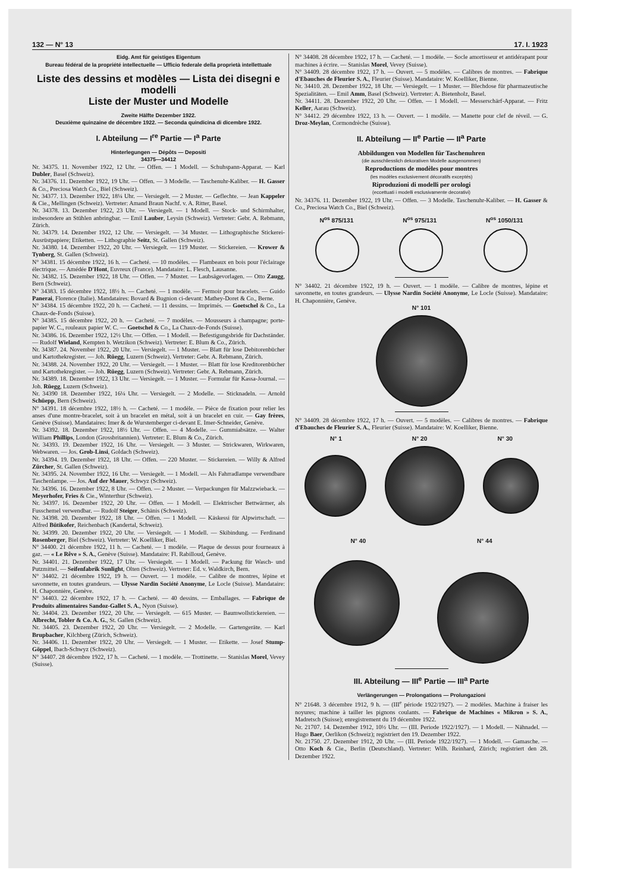132 — N° 13 17. I. 1923
Eidg. Amt für geistiges Eigentum
Bureau fédéral de la propriété intellectuelle — Ufficio federale della proprietà intellettuale
Liste des dessins et modèles — Lista dei disegni e modelli
Liste der Muster und Modelle
Zweite Hälfte Dezember 1922.
Deuxième quinzaine de décembre 1922. — Seconda quindicina di dicembre 1922.
I. Abteilung — I<sup>re</sup> Partie — I<sup>a</sup> Parte
Hinterlegungen — Dépôts — Depositi
34375—34412
Nr. 34375. 11. November 1922, 12 Uhr. — Offen. — 1 Modell. — Schuhspann-Apparat. — Karl Dubler, Basel (Schweiz).
Nr. 34376. 11. Dezember 1922, 19 Uhr. — Offen. — 3 Modelle. — Taschenuhr-Kaliber. — H. Gasser & Co., Preciosa Watch Co., Biel (Schweiz).
Nr. 34377. 13. Dezember 1922, 18¼ Uhr. — Versiegelt. — 2 Muster. — Geflechte. — Jean Kappeler & Cie., Mellingen (Schweiz). Vertreter: Amand Braun Nachf. v. A. Ritter, Basel.
Nr. 34378. 13. Dezember 1922, 23 Uhr. — Versiegelt. — 1 Modell. — Stock- und Schirmhalter, insbesondere an Stühlen anbringbar. — Emil Lauber, Leysin (Schweiz). Vertreter: Gebr. A. Rebmann, Zürich.
Nr. 34379. 14. Dezember 1922, 12 Uhr. — Versiegelt. — 34 Muster. — Lithographische Stickerei-Ausrüstpapiere; Etiketten. — Lithographie Seitz, St. Gallen (Schweiz).
Nr. 34380. 14. Dezember 1922, 20 Uhr. — Versiegelt. — 119 Muster. — Stickereien. — Krower & Tynberg, St. Gallen (Schweiz).
N° 34381. 15 décembre 1922, 16 h. — Cacheté. — 10 modèles. — Flambeaux en bois pour l'éclairage électrique. — Amédée D'Hont, Euvreux (France). Mandataire: L. Flesch, Lausanne.
Nr. 34382. 15. Dezember 1922, 18 Uhr. — Offen. — 7 Muster. — Laubsägevorlagen. — Otto Zaugg, Bern (Schweiz).
N° 34383. 15 décembre 1922, 18½ h. — Cacheté. — 1 modèle. — Fermoir pour bracelets. — Guido Panerai, Florence (Italie). Mandataires: Bovard & Bugnion ci-devant: Mathey-Doret & Co., Berne.
N° 34384. 15 décembre 1922, 20 h. — Cacheté. — 11 dessins. — Imprimés. — Goetschel & Co., La Chaux-de-Fonds (Suisse).
N° 34385. 15 décembre 1922, 20 h. — Cacheté. — 7 modèles. — Mousseurs à champagne; porte-papier W. C., rouleaux papier W. C. — Goetschel & Co., La Chaux-de-Fonds (Suisse).
Nr. 34386. 16. Dezember 1922, 12½ Uhr. — Offen. — 1 Modell. — Befestigungsbride für Dachständer. — Rudolf Wieland, Kempten b. Wetzikon (Schweiz). Vertreter: E. Blum & Co., Zürich.
Nr. 34387. 24. November 1922, 20 Uhr. — Versiegelt. — 1 Muster. — Blatt für lose Debitorenbücher und Kartothekregister. — Joh. Rüegg, Luzern (Schweiz). Vertreter: Gebr. A. Rebmann, Zürich.
Nr. 34388. 24. November 1922, 20 Uhr. — Versiegelt. — 1 Muster. — Blatt für lose Kreditorenbücher und Kartothekregister. — Joh. Rüegg, Luzern (Schweiz). Vertreter: Gebr. A. Rebmann, Zürich.
Nr. 34389. 18. Dezember 1922, 13 Uhr. — Versiegelt. — 1 Muster. — Formular für Kassa-Journal. — Joh. Rüegg, Luzern (Schweiz).
Nr. 34390 18. Dezember 1922, 16¼ Uhr. — Versiegelt. — 2 Modelle. — Sticknadeln. — Arnold Schüepp, Bern (Schweiz).
N° 34391. 18 décembre 1922, 18½ h. — Cacheté. — 1 modèle. — Pièce de fixation pour relier les anses d'une montre-bracelet, soit à un bracelet en métal, soit à un bracelet en cuir. — Gay frères, Genève (Suisse). Mandataires: Imer & de Wurstemberger ci-devant E. Imer-Schneider, Genève.
Nr. 34392. 18. Dezember 1922, 18½ Uhr. — Offen. — 4 Modelle. — Gummiabsätze. — Walter William Phillips, London (Grossbritannien). Vertreter: E. Blum & Co., Zürich.
Nr. 34393. 19. Dezember 1922, 16 Uhr. — Versiegelt. — 3 Muster. — Strickwaren, Wirkwaren, Webwaren. — Jos. Grob-Linsi, Goldach (Schweiz).
Nr. 34394. 19. Dezember 1922, 18 Uhr. — Offen. — 220 Muster. — Stickereien. — Willy & Alfred Zürcher, St. Gallen (Schweiz).
Nr. 34395. 24. November 1922, 16 Uhr. — Versiegelt. — 1 Modell. — Als Fahrradlampe verwendbare Taschenlampe. — Jos. Auf der Mauer, Schwyz (Schweiz).
Nr. 34396. 16. Dezember 1922, 8 Uhr. — Offen. — 2 Muster. — Verpackungen für Malzzwieback. — Meyerhofer, Fries & Cie., Winterthur (Schweiz).
Nr. 34397. 16. Dezember 1922, 20 Uhr. — Offen. — 1 Modell. — Elektrischer Bettwärmer, als Fusschemel verwendbar. — Rudolf Steiger, Schänis (Schweiz).
Nr. 34398. 20. Dezember 1922, 18 Uhr. — Offen. — 1 Modell. — Käskessi für Alpwirtschaft. — Alfred Bütikofer, Reichenbach (Kandertal, Schweiz).
Nr. 34399. 20. Dezember 1922, 20 Uhr. — Versiegelt. — 1 Modell. — Skibindung. — Ferdinand Rosenberger, Biel (Schweiz). Vertreter: W. Koelliker, Biel.
N° 34400. 21 décembre 1922, 11 h. — Cacheté. — 1 modèle. — Plaque de dessus pour fourneaux à gaz. — « Le Rêve » S. A., Genève (Suisse). Mandataire: Fl. Rabilloud, Genève.
Nr. 34401. 21. Dezember 1922, 17 Uhr. — Versiegelt. — 1 Modell. — Packung für Wasch- und Putzmittel. — Seifenfabrik Sunlight, Olten (Schweiz). Vertreter: Ed. v. Waldkirch, Bern.
N° 34402. 21 décembre 1922, 19 h. — Ouvert. — 1 modèle. — Calibre de montres, lépine et savonnette, en toutes grandeurs. — Ulysse Nardin Société Anonyme, Le Locle (Suisse). Mandataire: H. Chaponnière, Genève.
N° 34403. 22 décembre 1922, 17 h. — Cacheté. — 40 dessins. — Emballages. — Fabrique de Produits alimentaires Sandoz-Gallet S. A., Nyon (Suisse).
Nr. 34404. 23. Dezember 1922, 20 Uhr. — Versiegelt. — 615 Muster. — Baumwollstickereien. — Albrecht, Tobler & Co. A. G., St. Gallen (Schweiz).
Nr. 34405. 23. Dezember 1922, 20 Uhr. — Versiegelt. — 2 Modelle. — Gartengeräte. — Karl Brupbacher, Kilchberg (Zürich, Schweiz).
Nr. 34406. 11. Dezember 1922, 20 Uhr. — Versiegelt. — 1 Muster. — Etikette. — Josef Stump-Göppel, Ibach-Schwyz (Schweiz).
N° 34407. 28 décembre 1922, 17 h. — Cacheté. — 1 modèle. — Trottinette. — Stanislas Morel, Vevey (Suisse).
N° 34408. 28 décembre 1922, 17 h. — Cacheté. — 1 modèle. — Socle amortisseur et antidérapant pour machines à écrire. — Stanislas Morel, Vevey (Suisse).
N° 34409. 28 décembre 1922, 17 h. — Ouvert. — 5 modèles. — Calibres de montres. — Fabrique d'Ebauches de Fleurier S. A., Fleurier (Suisse). Mandataire: W. Koelliker, Bienne.
Nr. 34410. 28. Dezember 1922, 18 Uhr. — Versiegelt. — 1 Muster. — Blechdose für pharmazeutische Spezialitäten. — Emil Amm, Basel (Schweiz). Vertreter: A. Bietenholz, Basel.
Nr. 34411. 28. Dezember 1922, 20 Uhr. — Offen. — 1 Modell. — Messerschärf-Apparat. — Fritz Keller, Aarau (Schweiz).
N° 34412. 29 décembre 1922, 13 h. — Ouvert. — 1 modèle. — Manette pour clef de réveil. — G. Droz-Meylan, Cormondrèche (Suisse).
II. Abteilung — II<sup>e</sup> Partie — II<sup>a</sup> Parte
Abbildungen von Modellen für Taschenuhren
(die ausschliesslich dekorativen Modelle ausgenommen)
Reproductions de modèles pour montres
(les modèles exclusivement décoratifs exceptés)
Riproduzioni di modelli per orologi
(eccettuati i modelli esclusivamente decorativi)
Nr. 34376. 11. Dezember 1922, 19 Uhr. — Offen. — 3 Modelle. Taschenuhr-Kaliber. — H. Gasser & Co., Preciosa Watch Co., Biel (Schweiz).
N<sup>os</sup> 875/131 N<sup>os</sup> 975/131 N<sup>os</sup> 1050/131
N° 34402. 21 décembre 1922, 19 h. — Ouvert. — 1 modèle. — Calibre de montres, lépine et savonnette, en toutes grandeurs. — Ulysse Nardin Société Anonyme, Le Locle (Suisse). Mandataire: H. Chaponnière, Genève.
N° 101
N° 34409. 28 décembre 1922, 17 h. — Ouvert. — 5 modèles. — Calibres de montres. — Fabrique d'Ebauches de Fleurier S. A., Fleurier (Suisse). Mandataire: W. Koelliker, Bienne.
N° 1 N° 20 N° 30
N° 40 N° 44
III. Abteilung — III<sup>e</sup> Partie — III<sup>a</sup> Parte
Verlängerungen — Prolongations — Prolungazioni
N° 21648. 3 décembre 1912, 9 h. — (III<sup>e</sup> période 1922/1927). — 2 modèles. Machine à fraiser les noyures; machine à tailler les pignons coulants. — Fabrique de Machines « Mikron » S. A., Madretsch (Suisse); enregistrement du 19 décembre 1922.
Nr. 21707. 14. Dezember 1912, 10½ Uhr. — (III. Periode 1922/1927). — 1 Modell. — Nähnadel. — Hugo Baer, Oerlikon (Schweiz); registriert den 19. Dezember 1922.
Nr. 21750. 27. Dezember 1912, 20 Uhr. — (III. Periode 1922/1927). — 1 Modell. — Gamasche. — Otto Koch & Cie., Berlin (Deutschland). Vertreter: Wilh. Reinhard, Zürich; registriert den 28. Dezember 1922.